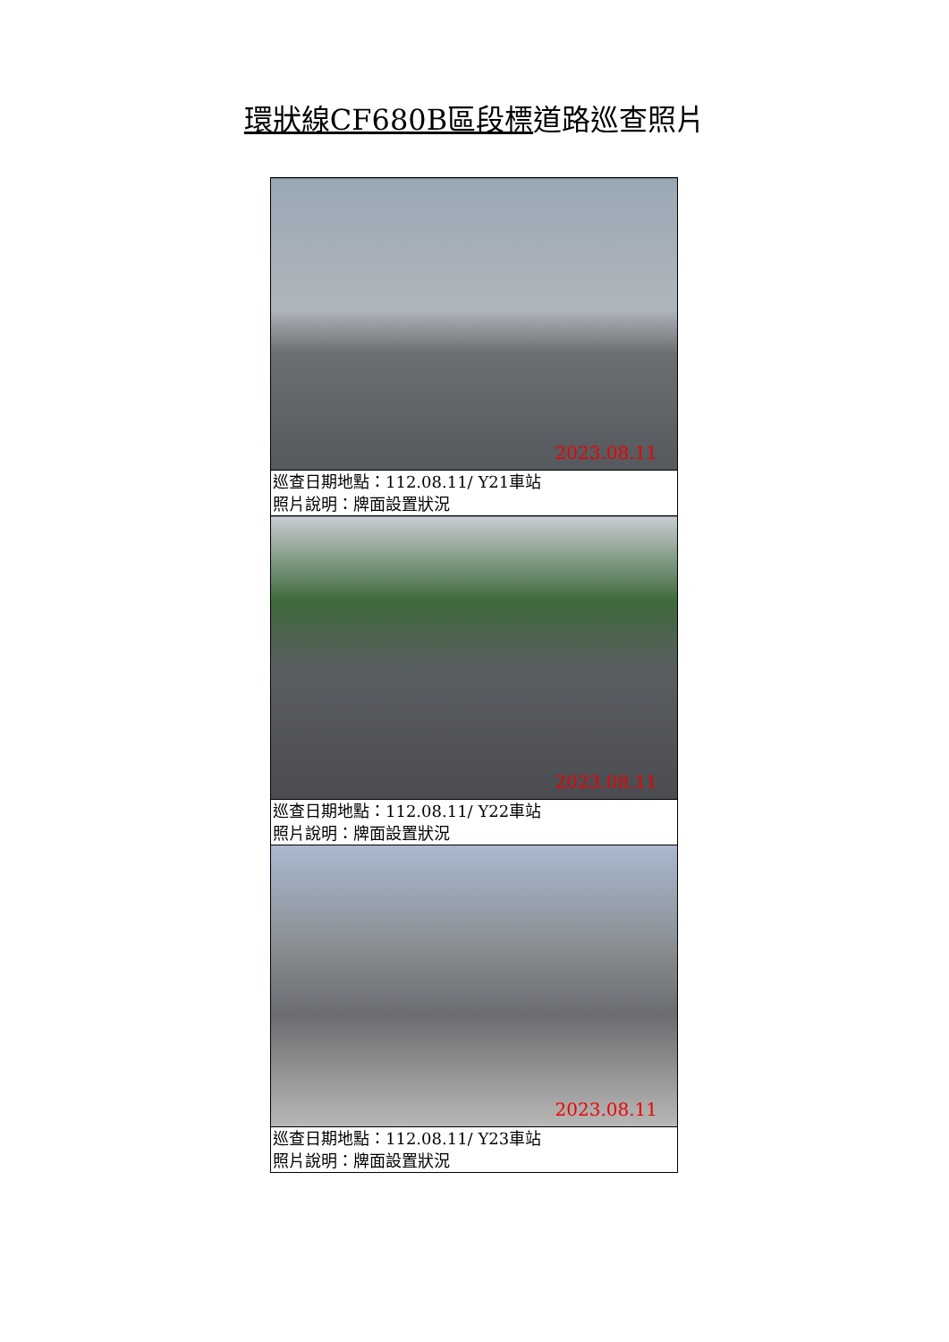環狀線CF680B區段標道路巡查照片
| 2023.08.11 |
| 巡查日期地點：112.08.11/ Y21車站 照片說明：牌面設置狀況 |
| 2023.08.11 |
| 巡查日期地點：112.08.11/ Y22車站 照片說明：牌面設置狀況 |
| 2023.08.11 |
| 巡查日期地點：112.08.11/ Y23車站 照片說明：牌面設置狀況 |